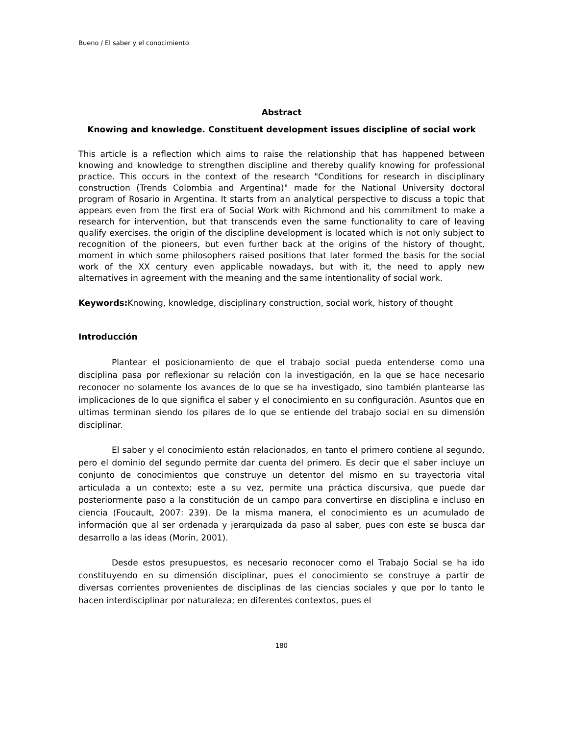Bueno / El saber y el conocimiento
Abstract
Knowing and knowledge. Constituent development issues discipline of social work
This article is a reflection which aims to raise the relationship that has happened between knowing and knowledge to strengthen discipline and thereby qualify knowing for professional practice. This occurs in the context of the research "Conditions for research in disciplinary construction (Trends Colombia and Argentina)" made for the National University doctoral program of Rosario in Argentina. It starts from an analytical perspective to discuss a topic that appears even from the first era of Social Work with Richmond and his commitment to make a research for intervention, but that transcends even the same functionality to care of leaving qualify exercises. the origin of the discipline development is located which is not only subject to recognition of the pioneers, but even further back at the origins of the history of thought, moment in which some philosophers raised positions that later formed the basis for the social work of the XX century even applicable nowadays, but with it, the need to apply new alternatives in agreement with the meaning and the same intentionality of social work.
Keywords: Knowing, knowledge, disciplinary construction, social work, history of thought
Introducción
Plantear el posicionamiento de que el trabajo social pueda entenderse como una disciplina pasa por reflexionar su relación con la investigación, en la que se hace necesario reconocer no solamente los avances de lo que se ha investigado, sino también plantearse las implicaciones de lo que significa el saber y el conocimiento en su configuración. Asuntos que en ultimas terminan siendo los pilares de lo que se entiende del trabajo social en su dimensión disciplinar.
El saber y el conocimiento están relacionados, en tanto el primero contiene al segundo, pero el dominio del segundo permite dar cuenta del primero. Es decir que el saber incluye un conjunto de conocimientos que construye un detentor del mismo en su trayectoria vital articulada a un contexto; este a su vez, permite una práctica discursiva, que puede dar posteriormente paso a la constitución de un campo para convertirse en disciplina e incluso en ciencia (Foucault, 2007: 239). De la misma manera, el conocimiento es un acumulado de información que al ser ordenada y jerarquizada da paso al saber, pues con este se busca dar desarrollo a las ideas (Morin, 2001).
Desde estos presupuestos, es necesario reconocer como el Trabajo Social se ha ido constituyendo en su dimensión disciplinar, pues el conocimiento se construye a partir de diversas corrientes provenientes de disciplinas de las ciencias sociales y que por lo tanto le hacen interdisciplinar por naturaleza; en diferentes contextos, pues el
180